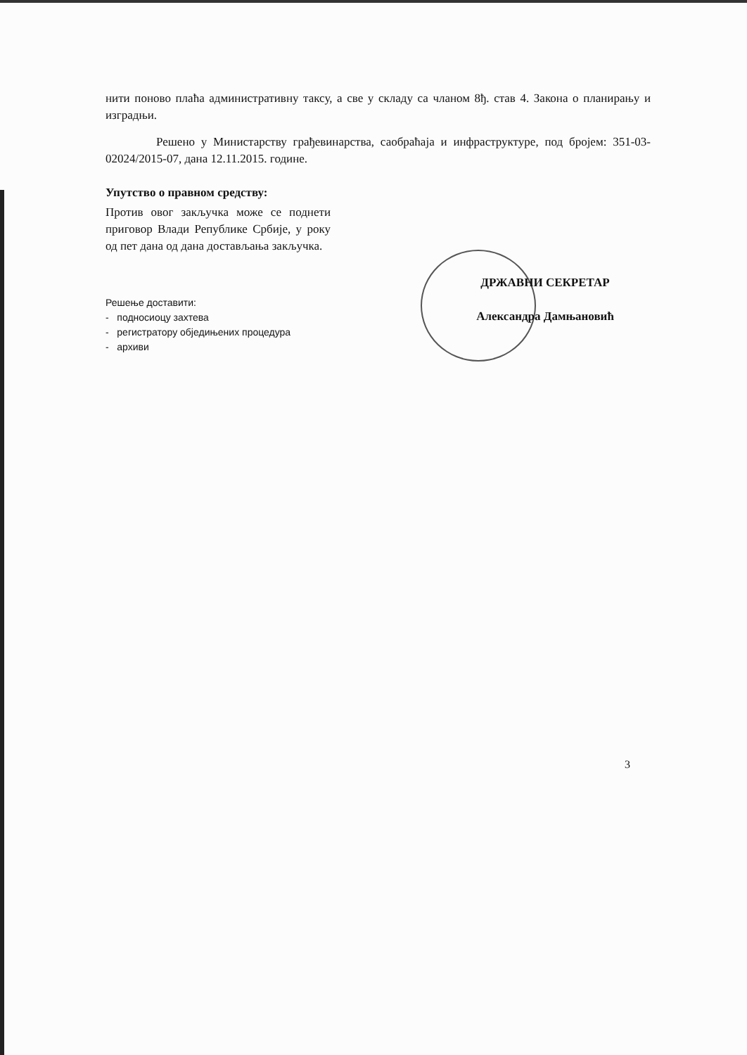нити поново плаћа административну таксу, а све у складу са чланом 8ђ. став 4. Закона о планирању и изградњи.
Решено у Министарству грађевинарства, саобраћаја и инфраструктуре, под бројем: 351-03-02024/2015-07, дана 12.11.2015. године.
Упутство о правном средству:
Против овог закључка може се поднети приговор Влади Републике Србије, у року од пет дана од дана достављања закључка.
Решење доставити:
- подносиоцу захтева
- регистратору обједињених процедура
- архиви
ДРЖАВНИ СЕКРЕТАР
Александра Дамњановић
3